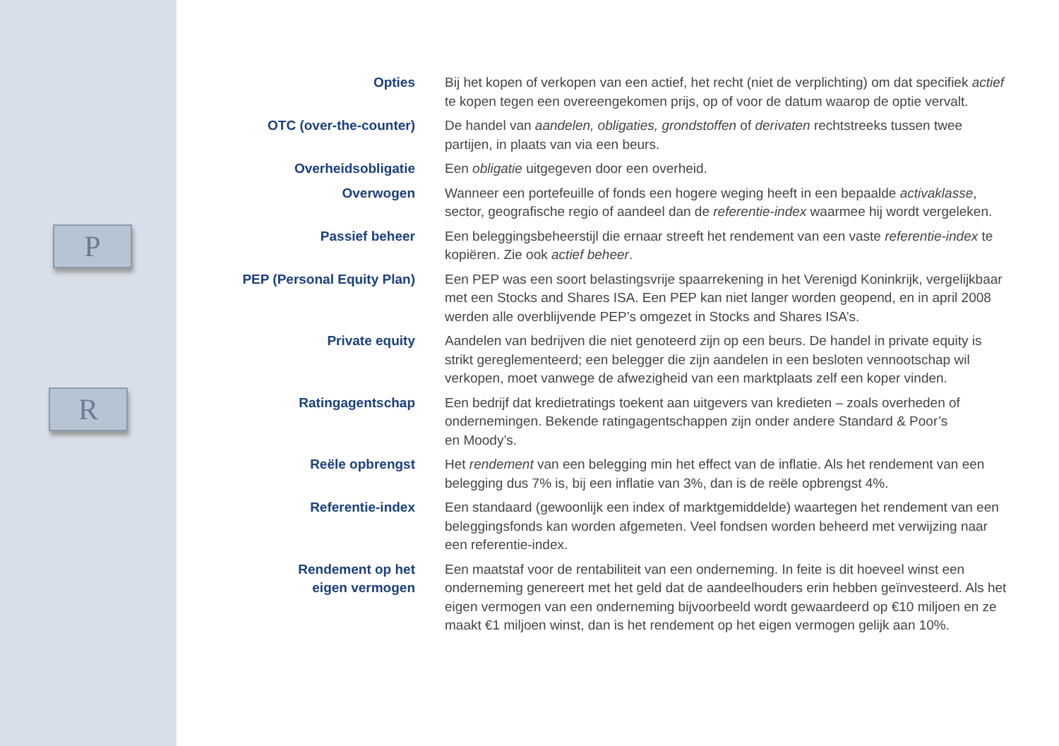P
R
Opties Bij het kopen of verkopen van een actief, het recht (niet de verplichting) om dat specifiek actief te kopen tegen een overeengekomen prijs, op of voor de datum waarop de optie vervalt.
OTC (over-the-counter) De handel van aandelen, obligaties, grondstoffen of derivaten rechtstreeks tussen twee partijen, in plaats van via een beurs.
Overheidsobligatie Een obligatie uitgegeven door een overheid.
Overwogen Wanneer een portefeuille of fonds een hogere weging heeft in een bepaalde activaklasse, sector, geografische regio of aandeel dan de referentie-index waarmee hij wordt vergeleken.
Passief beheer Een beleggingsbeheerstijl die ernaar streeft het rendement van een vaste referentie-index te kopiëren. Zie ook actief beheer.
PEP (Personal Equity Plan)
Een PEP was een soort belastingsvrije spaarrekening in het Verenigd Koninkrijk, vergelijkbaar met een Stocks and Shares ISA. Een PEP kan niet langer worden geopend, en in april 2008 werden alle overblijvende PEP’s omgezet in Stocks and Shares ISA’s.
Private equity Aandelen van bedrijven die niet genoteerd zijn op een beurs. De handel in private equity is strikt gereglementeerd; een belegger die zijn aandelen in een besloten vennootschap wil verkopen, moet vanwege de afwezigheid van een marktplaats zelf een koper vinden.
Ratingagentschap Een bedrijf dat kredietratings toekent aan uitgevers van kredieten – zoals overheden of ondernemingen. Bekende ratingagentschappen zijn onder andere Standard & Poor’s
en Moody’s.
Reële opbrengst Het rendement van een belegging min het effect van de inflatie. Als het rendement van een belegging dus 7% is, bij een inflatie van 3%, dan is de reële opbrengst 4%.
Referentie-index Een standaard (gewoonlijk een index of marktgemiddelde) waartegen het rendement van een beleggingsfonds kan worden afgemeten. Veel fondsen worden beheerd met verwijzing naar een referentie-index.
Rendement op het
eigen vermogen
Een maatstaf voor de rentabiliteit van een onderneming. In feite is dit hoeveel winst een onderneming genereert met het geld dat de aandeelhouders erin hebben geïnvesteerd. Als het eigen vermogen van een onderneming bijvoorbeeld wordt gewaardeerd op €10 miljoen en ze maakt €1 miljoen winst, dan is het rendement op het eigen vermogen gelijk aan 10%.